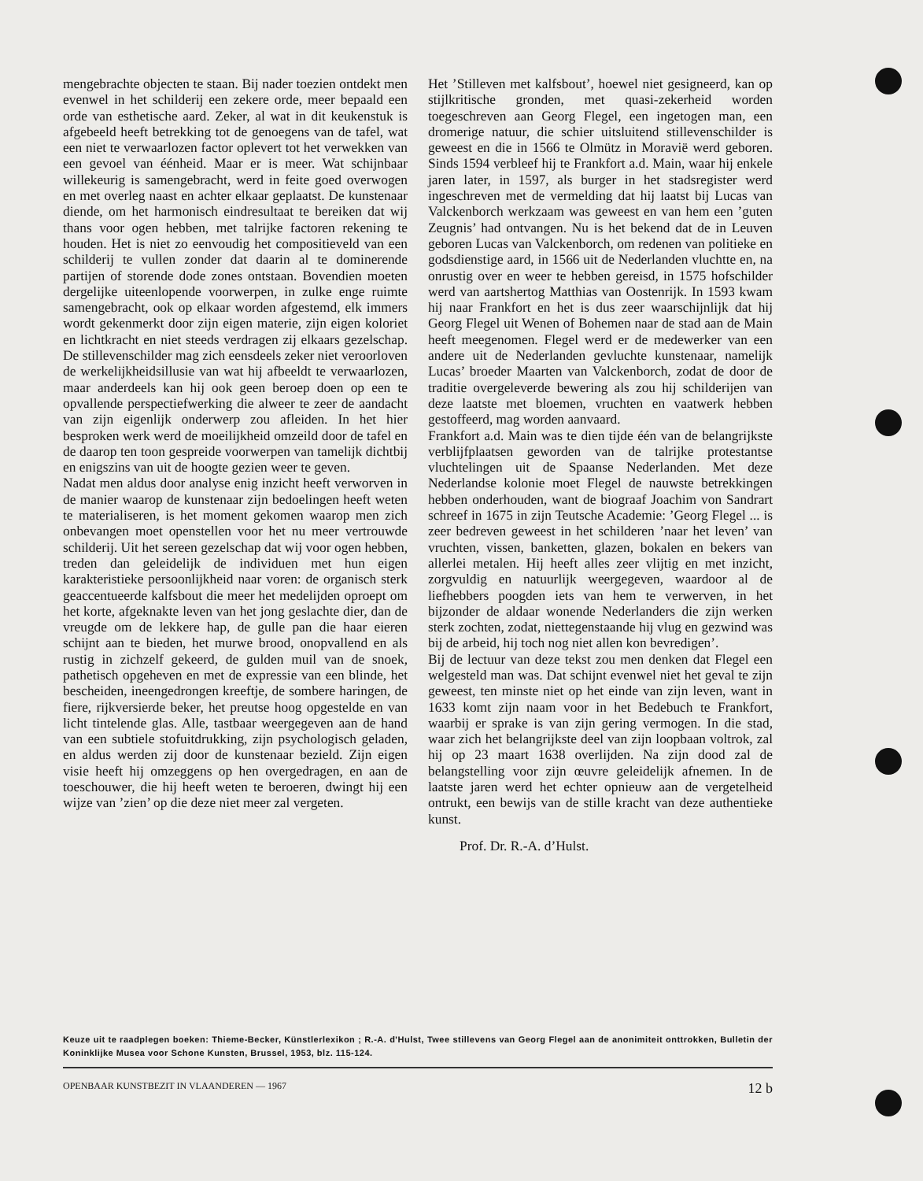mengebrachte objecten te staan. Bij nader toezien ontdekt men evenwel in het schilderij een zekere orde, meer bepaald een orde van esthetische aard. Zeker, al wat in dit keukenstuk is afgebeeld heeft betrekking tot de genoegens van de tafel, wat een niet te verwaarlozen factor oplevert tot het verwekken van een gevoel van éénheid. Maar er is meer. Wat schijnbaar willekeurig is samengebracht, werd in feite goed overwogen en met overleg naast en achter elkaar geplaatst. De kunstenaar diende, om het harmonisch eindresultaat te bereiken dat wij thans voor ogen hebben, met talrijke factoren rekening te houden. Het is niet zo eenvoudig het compositieveld van een schilderij te vullen zonder dat daarin al te dominerende partijen of storende dode zones ontstaan. Bovendien moeten dergelijke uiteenlopende voorwerpen, in zulke enge ruimte samengebracht, ook op elkaar worden afgestemd, elk immers wordt gekenmerkt door zijn eigen materie, zijn eigen koloriet en lichtkracht en niet steeds verdragen zij elkaars gezelschap. De stillevenschilder mag zich eensdeels zeker niet veroorloven de werkelijkheidsillusie van wat hij afbeeldt te verwaarlozen, maar anderdeels kan hij ook geen beroep doen op een te opvallende perspectiefwerking die alweer te zeer de aandacht van zijn eigenlijk onderwerp zou afleiden. In het hier besproken werk werd de moeilijkheid omzeild door de tafel en de daarop ten toon gespreide voorwerpen van tamelijk dichtbij en enigszins van uit de hoogte gezien weer te geven.
Nadat men aldus door analyse enig inzicht heeft verworven in de manier waarop de kunstenaar zijn bedoelingen heeft weten te materialiseren, is het moment gekomen waarop men zich onbevangen moet openstellen voor het nu meer vertrouwde schilderij. Uit het sereen gezelschap dat wij voor ogen hebben, treden dan geleidelijk de individuen met hun eigen karakteristieke persoonlijkheid naar voren: de organisch sterk geaccentueerde kalfsbout die meer het medelijden oproept om het korte, afgeknakte leven van het jong geslachte dier, dan de vreugde om de lekkere hap, de gulle pan die haar eieren schijnt aan te bieden, het murwe brood, onopvallend en als rustig in zichzelf gekeerd, de gulden muil van de snoek, pathetisch opgeheven en met de expressie van een blinde, het bescheiden, ineengedrongen kreeftje, de sombere haringen, de fiere, rijkversierde beker, het preutse hoog opgestelde en van licht tintelende glas. Alle, tastbaar weergegeven aan de hand van een subtiele stofuitdrukking, zijn psychologisch geladen, en aldus werden zij door de kunstenaar bezield. Zijn eigen visie heeft hij omzeggens op hen overgedragen, en aan de toeschouwer, die hij heeft weten te beroeren, dwingt hij een wijze van ’zien’ op die deze niet meer zal vergeten.
Het ’Stilleven met kalfsbout’, hoewel niet gesigneerd, kan op stijlkritische gronden, met quasi-zekerheid worden toegeschreven aan Georg Flegel, een ingetogen man, een dromerige natuur, die schier uitsluitend stillevenschilder is geweest en die in 1566 te Olmütz in Moravië werd geboren. Sinds 1594 verbleef hij te Frankfort a.d. Main, waar hij enkele jaren later, in 1597, als burger in het stadsregister werd ingeschreven met de vermelding dat hij laatst bij Lucas van Valckenborch werkzaam was geweest en van hem een ’guten Zeugnis’ had ontvangen. Nu is het bekend dat de in Leuven geboren Lucas van Valckenborch, om redenen van politieke en godsdienstige aard, in 1566 uit de Nederlanden vluchtte en, na onrustig over en weer te hebben gereisd, in 1575 hofschilder werd van aartshertog Matthias van Oostenrijk. In 1593 kwam hij naar Frankfort en het is dus zeer waarschijnlijk dat hij Georg Flegel uit Wenen of Bohemen naar de stad aan de Main heeft meegenomen. Flegel werd er de medewerker van een andere uit de Nederlanden gevluchte kunstenaar, namelijk Lucas’ broeder Maarten van Valckenborch, zodat de door de traditie overgeleverde bewering als zou hij schilderijen van deze laatste met bloemen, vruchten en vaatwerk hebben gestoffeerd, mag worden aanvaard.
Frankfort a.d. Main was te dien tijde één van de belangrijkste verblijfplaatsen geworden van de talrijke protestantse vluchtelingen uit de Spaanse Nederlanden. Met deze Nederlandse kolonie moet Flegel de nauwste betrekkingen hebben onderhouden, want de biograaf Joachim von Sandrart schreef in 1675 in zijn Teutsche Academie: ’Georg Flegel ... is zeer bedreven geweest in het schilderen ’naar het leven’ van vruchten, vissen, banketten, glazen, bokalen en bekers van allerlei metalen. Hij heeft alles zeer vlijtig en met inzicht, zorgvuldig en natuurlijk weergegeven, waardoor al de liefhebbers poogden iets van hem te verwerven, in het bijzonder de aldaar wonende Nederlanders die zijn werken sterk zochten, zodat, niettegenstaande hij vlug en gezwind was bij de arbeid, hij toch nog niet allen kon bevredigen’.
Bij de lectuur van deze tekst zou men denken dat Flegel een welgesteld man was. Dat schijnt evenwel niet het geval te zijn geweest, ten minste niet op het einde van zijn leven, want in 1633 komt zijn naam voor in het Bedebuch te Frankfort, waarbij er sprake is van zijn gering vermogen. In die stad, waar zich het belangrijkste deel van zijn loopbaan voltrok, zal hij op 23 maart 1638 overlijden. Na zijn dood zal de belangstelling voor zijn œuvre geleidelijk afnemen. In de laatste jaren werd het echter opnieuw aan de vergetelheid ontrukt, een bewijs van de stille kracht van deze authentieke kunst.
Prof. Dr. R.-A. d’Hulst.
Keuze uit te raadplegen boeken: Thieme-Becker, Künstlerlexikon ; R.-A. d'Hulst, Twee stillevens van Georg Flegel aan de anonimiteit onttrokken, Bulletin der Koninklijke Musea voor Schone Kunsten, Brussel, 1953, blz. 115-124.
OPENBAAR KUNSTBEZIT IN VLAANDEREN — 1967 12 b